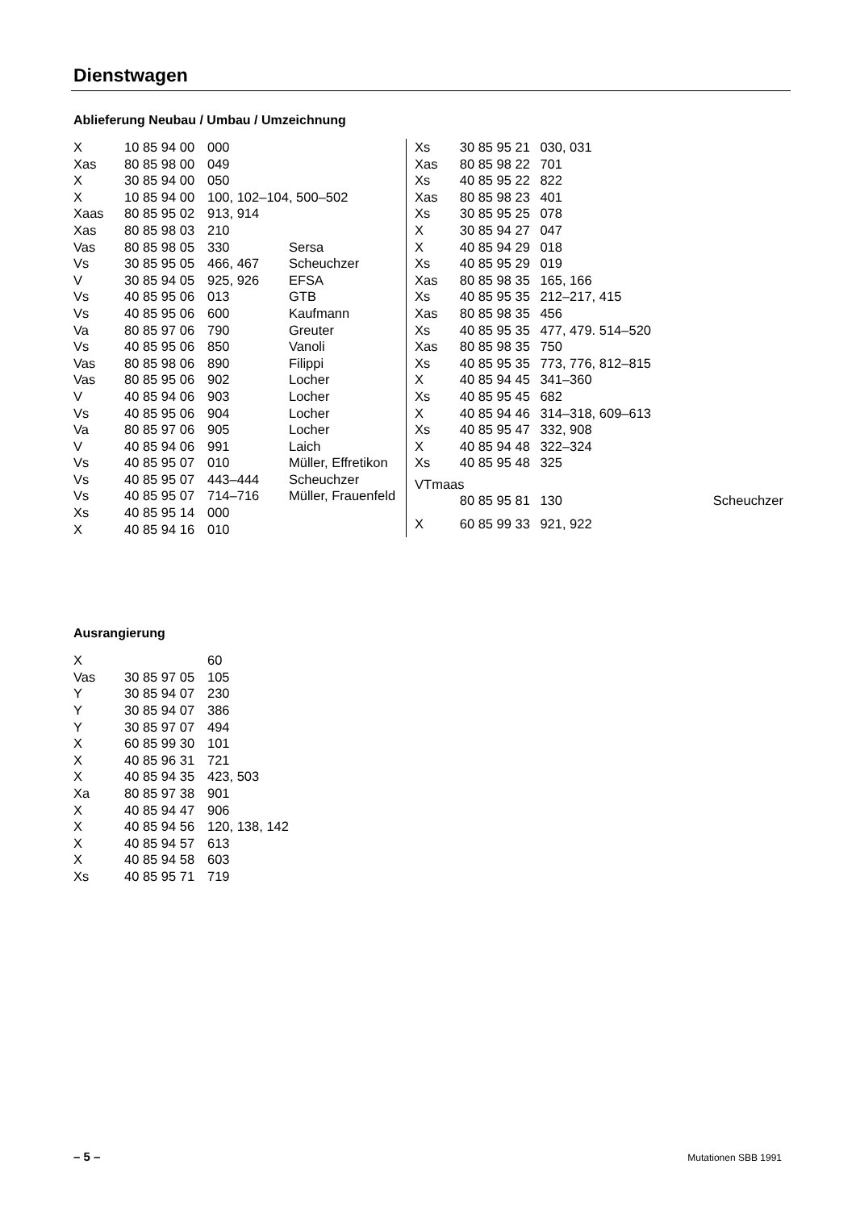Dienstwagen
Ablieferung Neubau / Umbau / Umzeichnung
| X | 10 85 94 00 | 000 | |
| Xas | 80 85 98 00 | 049 | |
| X | 30 85 94 00 | 050 | |
| X | 10 85 94 00 | 100, 102–104, 500–502 | |
| Xaas | 80 85 95 02 | 913, 914 | |
| Xas | 80 85 98 03 | 210 | |
| Vas | 80 85 98 05 | 330 | Sersa |
| Vs | 30 85 95 05 | 466, 467 | Scheuchzer |
| V | 30 85 94 05 | 925, 926 | EFSA |
| Vs | 40 85 95 06 | 013 | GTB |
| Vs | 40 85 95 06 | 600 | Kaufmann |
| Va | 80 85 97 06 | 790 | Greuter |
| Vs | 40 85 95 06 | 850 | Vanoli |
| Vas | 80 85 98 06 | 890 | Filippi |
| Vas | 80 85 95 06 | 902 | Locher |
| V | 40 85 94 06 | 903 | Locher |
| Vs | 40 85 95 06 | 904 | Locher |
| Va | 80 85 97 06 | 905 | Locher |
| V | 40 85 94 06 | 991 | Laich |
| Vs | 40 85 95 07 | 010 | Müller, Effretikon |
| Vs | 40 85 95 07 | 443–444 | Scheuchzer |
| Vs | 40 85 95 07 | 714–716 | Müller, Frauenfeld |
| Xs | 40 85 95 14 | 000 | |
| X | 40 85 94 16 | 010 | |
| Xs | 30 85 95 21 | 030, 031 | |
| Xas | 80 85 98 22 | 701 | |
| Xs | 40 85 95 22 | 822 | |
| Xas | 80 85 98 23 | 401 | |
| Xs | 30 85 95 25 | 078 | |
| X | 30 85 94 27 | 047 | |
| X | 40 85 94 29 | 018 | |
| Xs | 40 85 95 29 | 019 | |
| Xas | 80 85 98 35 | 165, 166 | |
| Xs | 40 85 95 35 | 212–217, 415 | |
| Xas | 80 85 98 35 | 456 | |
| Xs | 40 85 95 35 | 477, 479. 514–520 | |
| Xas | 80 85 98 35 | 750 | |
| Xs | 40 85 95 35 | 773, 776, 812–815 | |
| X | 40 85 94 45 | 341–360 | |
| Xs | 40 85 95 45 | 682 | |
| X | 40 85 94 46 | 314–318, 609–613 | |
| Xs | 40 85 95 47 | 332, 908 | |
| X | 40 85 94 48 | 322–324 | |
| Xs | 40 85 95 48 | 325 | |
| VTmaas | | | |
| | 80 85 95 81 | 130 | Scheuchzer |
| X | 60 85 99 33 | 921, 922 | |
Ausrangierung
| X | | 60 |
| Vas | 30 85 97 05 | 105 |
| Y | 30 85 94 07 | 230 |
| Y | 30 85 94 07 | 386 |
| Y | 30 85 97 07 | 494 |
| X | 60 85 99 30 | 101 |
| X | 40 85 96 31 | 721 |
| X | 40 85 94 35 | 423, 503 |
| Xa | 80 85 97 38 | 901 |
| X | 40 85 94 47 | 906 |
| X | 40 85 94 56 | 120, 138, 142 |
| X | 40 85 94 57 | 613 |
| X | 40 85 94 58 | 603 |
| Xs | 40 85 95 71 | 719 |
– 5 – Mutationen SBB 1991